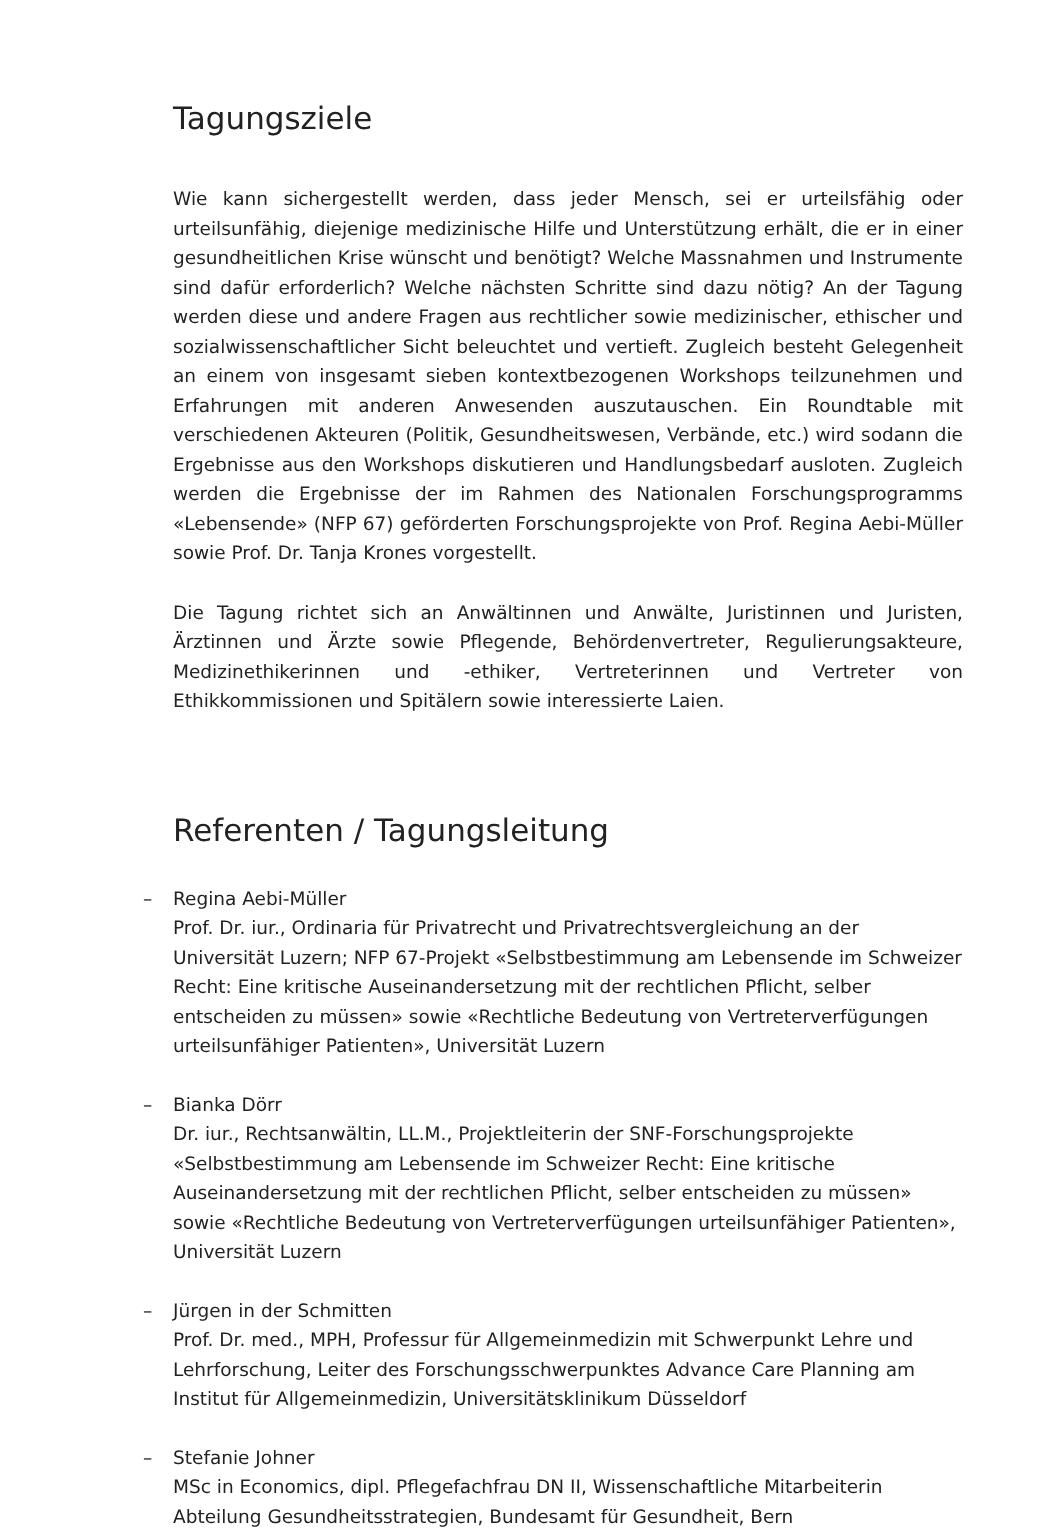Tagungsziele
Wie kann sichergestellt werden, dass jeder Mensch, sei er urteilsfähig oder urteilsunfähig, diejenige medizinische Hilfe und Unterstützung erhält, die er in einer gesundheitlichen Krise wünscht und benötigt? Welche Massnahmen und Instrumente sind dafür erforderlich? Welche nächsten Schritte sind dazu nötig? An der Tagung werden diese und andere Fragen aus rechtlicher sowie medizinischer, ethischer und sozialwissenschaftlicher Sicht beleuchtet und vertieft. Zugleich besteht Gelegenheit an einem von insgesamt sieben kontextbezogenen Workshops teilzunehmen und Erfahrungen mit anderen Anwesenden auszutauschen. Ein Roundtable mit verschiedenen Akteuren (Politik, Gesundheitswesen, Verbände, etc.) wird sodann die Ergebnisse aus den Workshops diskutieren und Handlungsbedarf ausloten. Zugleich werden die Ergebnisse der im Rahmen des Nationalen Forschungsprogramms «Lebensende» (NFP 67) geförderten Forschungsprojekte von Prof. Regina Aebi-Müller sowie Prof. Dr. Tanja Krones vorgestellt.
Die Tagung richtet sich an Anwältinnen und Anwälte, Juristinnen und Juristen, Ärztinnen und Ärzte sowie Pflegende, Behördenvertreter, Regulierungsakteure, Medizinethikerinnen und -ethiker, Vertreterinnen und Vertreter von Ethikkommissionen und Spitälern sowie interessierte Laien.
Referenten / Tagungsleitung
– Regina Aebi-Müller
Prof. Dr. iur., Ordinaria für Privatrecht und Privatrechtsvergleichung an der Universität Luzern; NFP 67-Projekt «Selbstbestimmung am Lebensende im Schweizer Recht: Eine kritische Auseinandersetzung mit der rechtlichen Pflicht, selber entscheiden zu müssen» sowie «Rechtliche Bedeutung von Vertreterverfügungen urteilsunfähiger Patienten», Universität Luzern
– Bianka Dörr
Dr. iur., Rechtsanwältin, LL.M., Projektleiterin der SNF-Forschungsprojekte «Selbstbestimmung am Lebensende im Schweizer Recht: Eine kritische Auseinandersetzung mit der rechtlichen Pflicht, selber entscheiden zu müssen» sowie «Rechtliche Bedeutung von Vertreterverfügungen urteilsunfähiger Patienten», Universität Luzern
– Jürgen in der Schmitten
Prof. Dr. med., MPH, Professur für Allgemeinmedizin mit Schwerpunkt Lehre und Lehrforschung, Leiter des Forschungsschwerpunktes Advance Care Planning am Institut für Allgemeinmedizin, Universitätsklinikum Düsseldorf
– Stefanie Johner
MSc in Economics, dipl. Pflegefachfrau DN II, Wissenschaftliche Mitarbeiterin Abteilung Gesundheitsstrategien, Bundesamt für Gesundheit, Bern